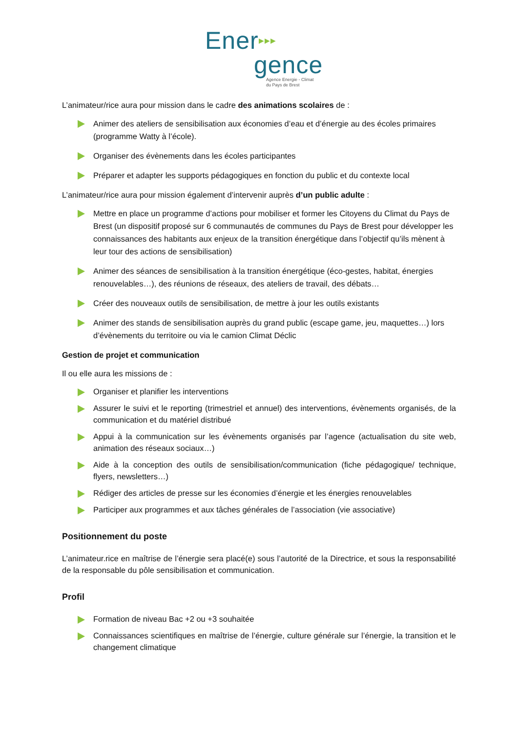Ener▶▶▶
gence
Agence Energie - Climat
du Pays de Brest
L’animateur/rice aura pour mission dans le cadre des animations scolaires de :
Animer des ateliers de sensibilisation aux économies d’eau et d’énergie au des écoles primaires (programme Watty à l’école).
Organiser des évènements dans les écoles participantes
Préparer et adapter les supports pédagogiques en fonction du public et du contexte local
L’animateur/rice aura pour mission également d’intervenir auprès d’un public adulte :
Mettre en place un programme d’actions pour mobiliser et former les Citoyens du Climat du Pays de Brest (un dispositif proposé sur 6 communautés de communes du Pays de Brest pour développer les connaissances des habitants aux enjeux de la transition énergétique dans l’objectif qu’ils mènent à leur tour des actions de sensibilisation)
Animer des séances de sensibilisation à la transition énergétique (éco-gestes, habitat, énergies renouvelables…), des réunions de réseaux, des ateliers de travail, des débats…
Créer des nouveaux outils de sensibilisation, de mettre à jour les outils existants
Animer des stands de sensibilisation auprès du grand public (escape game, jeu, maquettes…) lors d’évènements du territoire ou via le camion Climat Déclic
Gestion de projet et communication
Il ou elle aura les missions de :
Organiser et planifier les interventions
Assurer le suivi et le reporting (trimestriel et annuel) des interventions, évènements organisés, de la communication et du matériel distribué
Appui à la communication sur les évènements organisés par l’agence (actualisation du site web, animation des réseaux sociaux…)
Aide à la conception des outils de sensibilisation/communication (fiche pédagogique/ technique, flyers, newsletters…)
Rédiger des articles de presse sur les économies d’énergie et les énergies renouvelables
Participer aux programmes et aux tâches générales de l’association (vie associative)
Positionnement du poste
L’animateur.rice en maîtrise de l’énergie sera placé(e) sous l’autorité de la Directrice, et sous la responsabilité de la responsable du pôle sensibilisation et communication.
Profil
Formation de niveau Bac +2 ou +3 souhaitée
Connaissances scientifiques en maîtrise de l’énergie, culture générale sur l’énergie, la transition et le changement climatique